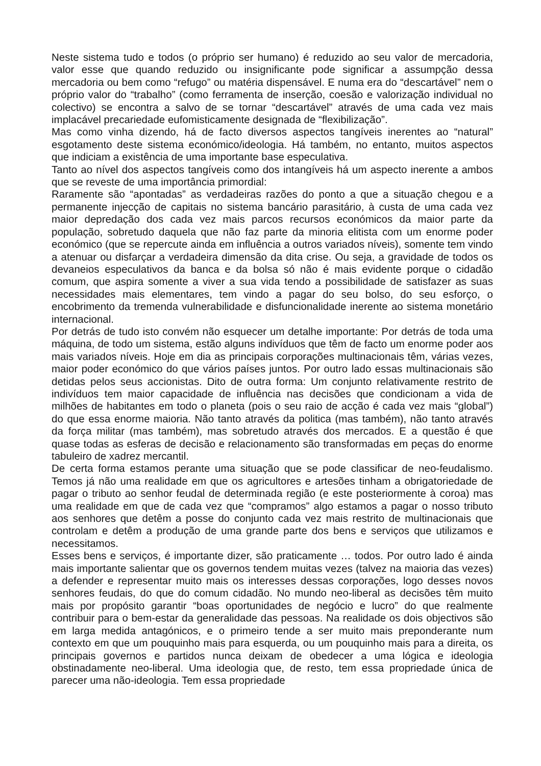Neste sistema tudo e todos (o próprio ser humano) é reduzido ao seu valor de mercadoria, valor esse que quando reduzido ou insignificante pode significar a assumpção dessa mercadoria ou bem como “refugo” ou matéria dispensável. E numa era do “descartável” nem o próprio valor do “trabalho” (como ferramenta de inserção, coesão e valorização individual no colectivo) se encontra a salvo de se tornar “descartável” através de uma cada vez mais implacável precariedade eufomisticamente designada de “flexibilização”.
Mas como vinha dizendo, há de facto diversos aspectos tangíveis inerentes ao “natural” esgotamento deste sistema económico/ideologia. Há também, no entanto, muitos aspectos que indiciam a existência de uma importante base especulativa.
Tanto ao nível dos aspectos tangíveis como dos intangíveis há um aspecto inerente a ambos que se reveste de uma importância primordial:
Raramente são “apontadas” as verdadeiras razões do ponto a que a situação chegou e a permanente injecção de capitais no sistema bancário parasitário, à custa de uma cada vez maior depredação dos cada vez mais parcos recursos económicos da maior parte da população, sobretudo daquela que não faz parte da minoria elitista com um enorme poder económico (que se repercute ainda em influência a outros variados níveis), somente tem vindo a atenuar ou disfarçar a verdadeira dimensão da dita crise. Ou seja, a gravidade de todos os devaneios especulativos da banca e da bolsa só não é mais evidente porque o cidadão comum, que aspira somente a viver a sua vida tendo a possibilidade de satisfazer as suas necessidades mais elementares, tem vindo a pagar do seu bolso, do seu esforço, o encobrimento da tremenda vulnerabilidade e disfuncionalidade inerente ao sistema monetário internacional.
Por detrás de tudo isto convém não esquecer um detalhe importante: Por detrás de toda uma máquina, de todo um sistema, estão alguns indivíduos que têm de facto um enorme poder aos mais variados níveis. Hoje em dia as principais corporações multinacionais têm, várias vezes, maior poder económico do que vários países juntos. Por outro lado essas multinacionais são detidas pelos seus accionistas. Dito de outra forma: Um conjunto relativamente restrito de indivíduos tem maior capacidade de influência nas decisões que condicionam a vida de milhões de habitantes em todo o planeta (pois o seu raio de acção é cada vez mais “global”) do que essa enorme maioria. Não tanto através da politica (mas também), não tanto através da força militar (mas também), mas sobretudo através dos mercados. E a questão é que quase todas as esferas de decisão e relacionamento são transformadas em peças do enorme tabuleiro de xadrez mercantil.
De certa forma estamos perante uma situação que se pode classificar de neo-feudalismo. Temos já não uma realidade em que os agricultores e artesões tinham a obrigatoriedade de pagar o tributo ao senhor feudal de determinada região (e este posteriormente à coroa) mas uma realidade em que de cada vez que “compramos” algo estamos a pagar o nosso tributo aos senhores que detêm a posse do conjunto cada vez mais restrito de multinacionais que controlam e detêm a produção de uma grande parte dos bens e serviços que utilizamos e necessitamos.
Esses bens e serviços, é importante dizer, são praticamente … todos. Por outro lado é ainda mais importante salientar que os governos tendem muitas vezes (talvez na maioria das vezes) a defender e representar muito mais os interesses dessas corporações, logo desses novos senhores feudais, do que do comum cidadão. No mundo neo-liberal as decisões têm muito mais por propósito garantir “boas oportunidades de negócio e lucro” do que realmente contribuir para o bem-estar da generalidade das pessoas. Na realidade os dois objectivos são em larga medida antagónicos, e o primeiro tende a ser muito mais preponderante num contexto em que um pouquinho mais para esquerda, ou um pouquinho mais para a direita, os principais governos e partidos nunca deixam de obedecer a uma lógica e ideologia obstinadamente neo-liberal. Uma ideologia que, de resto, tem essa propriedade única de parecer uma não-ideologia. Tem essa propriedade